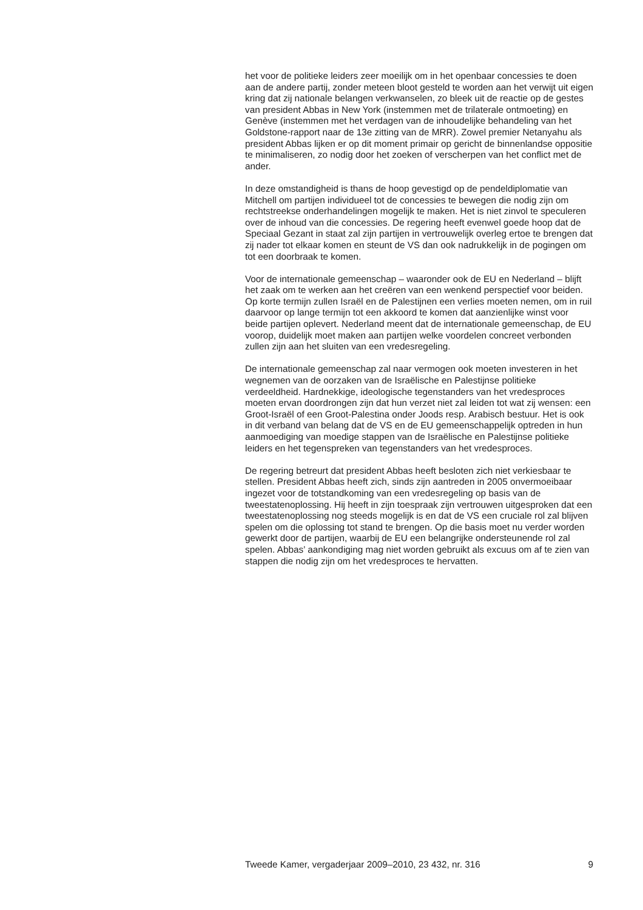het voor de politieke leiders zeer moeilijk om in het openbaar concessies te doen aan de andere partij, zonder meteen bloot gesteld te worden aan het verwijt uit eigen kring dat zij nationale belangen verkwanselen, zo bleek uit de reactie op de gestes van president Abbas in New York (instemmen met de trilaterale ontmoeting) en Genève (instemmen met het verdagen van de inhoudelijke behandeling van het Goldstone-rapport naar de 13e zitting van de MRR). Zowel premier Netanyahu als president Abbas lijken er op dit moment primair op gericht de binnenlandse oppositie te minimaliseren, zo nodig door het zoeken of verscherpen van het conflict met de ander.
In deze omstandigheid is thans de hoop gevestigd op de pendeldiplomatie van Mitchell om partijen individueel tot de concessies te bewegen die nodig zijn om rechtstreekse onderhandelingen mogelijk te maken. Het is niet zinvol te speculeren over de inhoud van die concessies. De regering heeft evenwel goede hoop dat de Speciaal Gezant in staat zal zijn partijen in vertrouwelijk overleg ertoe te brengen dat zij nader tot elkaar komen en steunt de VS dan ook nadrukkelijk in de pogingen om tot een doorbraak te komen.
Voor de internationale gemeenschap – waaronder ook de EU en Nederland – blijft het zaak om te werken aan het creëren van een wenkend perspectief voor beiden. Op korte termijn zullen Israël en de Palestijnen een verlies moeten nemen, om in ruil daarvoor op lange termijn tot een akkoord te komen dat aanzienlijke winst voor beide partijen oplevert. Nederland meent dat de internationale gemeenschap, de EU voorop, duidelijk moet maken aan partijen welke voordelen concreet verbonden zullen zijn aan het sluiten van een vredesregeling.
De internationale gemeenschap zal naar vermogen ook moeten investeren in het wegnemen van de oorzaken van de Israëlische en Palestijnse politieke verdeeldheid. Hardnekkige, ideologische tegenstanders van het vredesproces moeten ervan doordrongen zijn dat hun verzet niet zal leiden tot wat zij wensen: een Groot-Israël of een Groot-Palestina onder Joods resp. Arabisch bestuur. Het is ook in dit verband van belang dat de VS en de EU gemeenschappelijk optreden in hun aanmoediging van moedige stappen van de Israëlische en Palestijnse politieke leiders en het tegenspreken van tegenstanders van het vredesproces.
De regering betreurt dat president Abbas heeft besloten zich niet verkiesbaar te stellen. President Abbas heeft zich, sinds zijn aantreden in 2005 onvermoeibaar ingezet voor de totstandkoming van een vredesregeling op basis van de tweestatenoplossing. Hij heeft in zijn toespraak zijn vertrouwen uitgesproken dat een tweestatenoplossing nog steeds mogelijk is en dat de VS een cruciale rol zal blijven spelen om die oplossing tot stand te brengen. Op die basis moet nu verder worden gewerkt door de partijen, waarbij de EU een belangrijke ondersteunende rol zal spelen. Abbas’ aankondiging mag niet worden gebruikt als excuus om af te zien van stappen die nodig zijn om het vredesproces te hervatten.
Tweede Kamer, vergaderjaar 2009–2010, 23 432, nr. 316 9